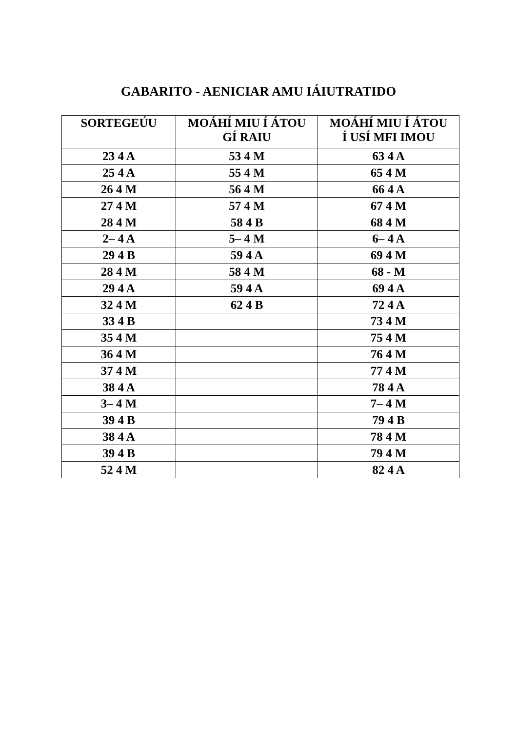GABARITO - AENICIAR AMU IÁIUTRATIDO
| SORTEGEÚU | MOÁHÍ MIU Í ÁTOU GÍ RAIU | MOÁHÍ MIU Í ÁTOU Í USÍ MFI IMOU |
| --- | --- | --- |
| 23 4 A | 53 4 M | 63 4 A |
| 25 4 A | 55 4 M | 65 4 M |
| 26 4 M | 56 4 M | 66 4 A |
| 27 4 M | 57 4 M | 67 4 M |
| 28 4 M | 58 4 B | 68 4 M |
| 2– 4 A | 5– 4 M | 6– 4 A |
| 29 4 B | 59 4 A | 69 4 M |
| 28 4 M | 58 4 M | 68 - M |
| 29 4 A | 59 4 A | 69 4 A |
| 32 4 M | 62 4 B | 72 4 A |
| 33 4 B | | 73 4 M |
| 35 4 M | | 75 4 M |
| 36 4 M | | 76 4 M |
| 37 4 M | | 77 4 M |
| 38 4 A | | 78 4 A |
| 3– 4 M | | 7– 4 M |
| 39 4 B | | 79 4 B |
| 38 4 A | | 78 4 M |
| 39 4 B | | 79 4 M |
| 52 4 M | | 82 4 A |